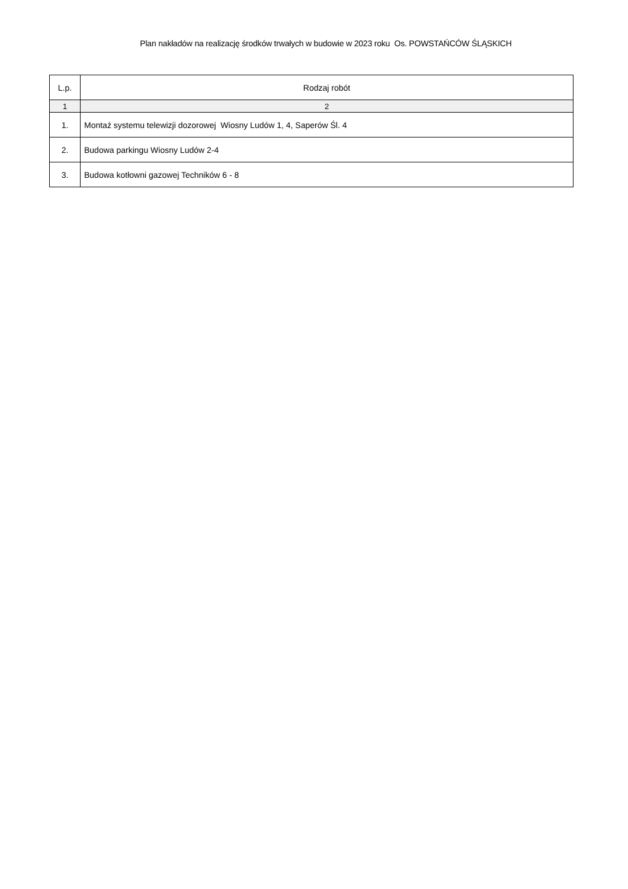Plan nakładów na realizację środków trwałych w budowie w 2023 roku Os. POWSTAŃCÓW ŚLĄSKICH
| L.p. | Rodzaj robót |
| --- | --- |
| 1 | 2 |
| 1. | Montaż systemu telewizji dozorowej Wiosny Ludów 1, 4, Saperów Śl. 4 |
| 2. | Budowa parkingu Wiosny Ludów 2-4 |
| 3. | Budowa kotłowni gazowej Techników 6 - 8 |